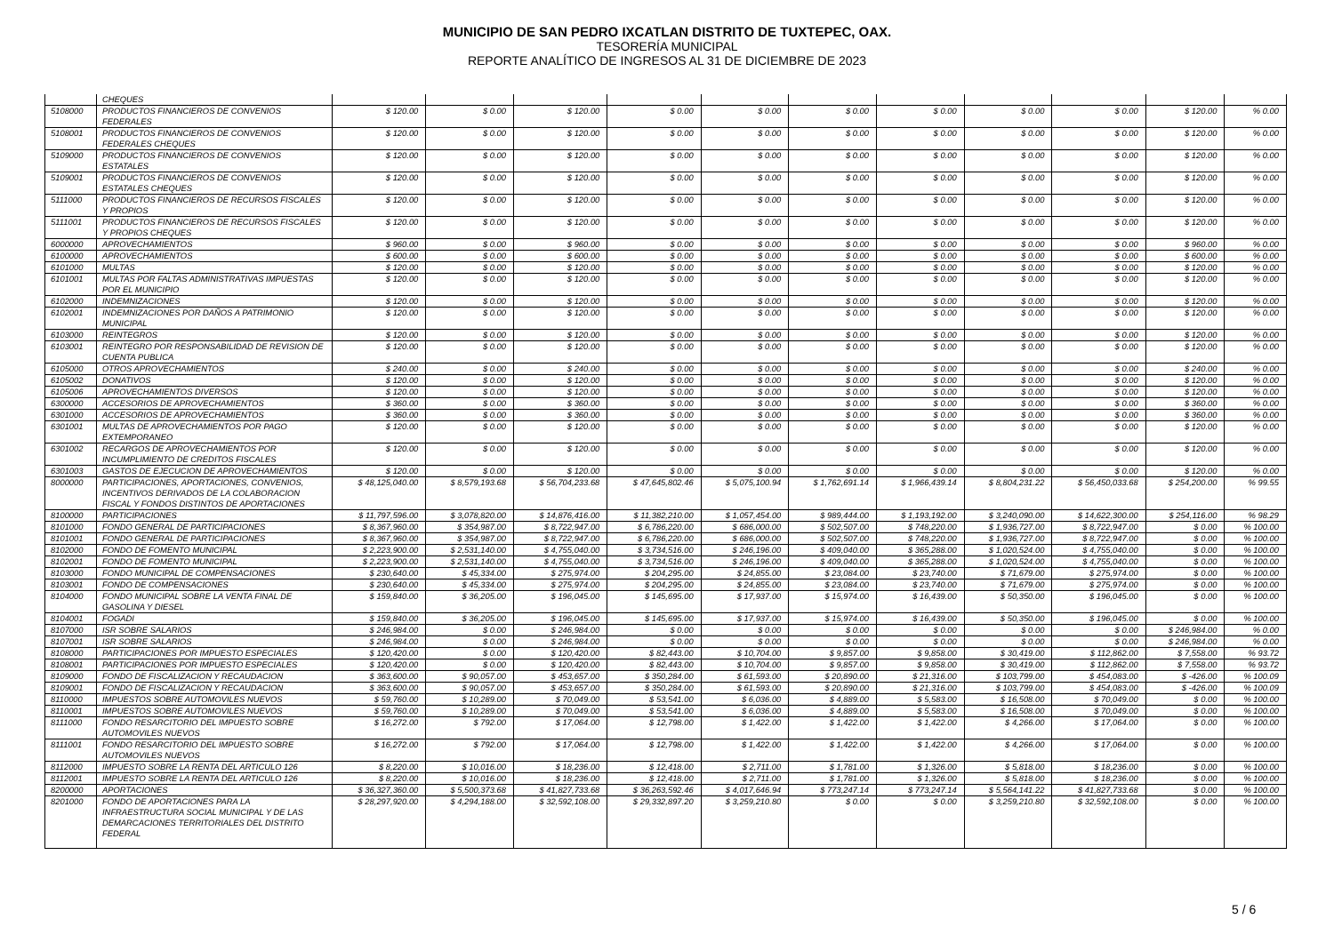MUNICIPIO DE SAN PEDRO IXCATLAN DISTRITO DE TUXTEPEC, OAX.
TESORERÍA MUNICIPAL
REPORTE ANALÍTICO DE INGRESOS AL 31 DE DICIEMBRE DE 2023
| | CHEQUES | | | | | | | | | | | |
| 5108000 | PRODUCTOS FINANCIEROS DE CONVENIOS FEDERALES | $ 120.00 | $ 0.00 | $ 120.00 | $ 0.00 | $ 0.00 | $ 0.00 | $ 0.00 | $ 0.00 | $ 0.00 | $ 120.00 | % 0.00 |
| 5108001 | PRODUCTOS FINANCIEROS DE CONVENIOS FEDERALES CHEQUES | $ 120.00 | $ 0.00 | $ 120.00 | $ 0.00 | $ 0.00 | $ 0.00 | $ 0.00 | $ 0.00 | $ 0.00 | $ 120.00 | % 0.00 |
| 5109000 | PRODUCTOS FINANCIEROS DE CONVENIOS ESTATALES | $ 120.00 | $ 0.00 | $ 120.00 | $ 0.00 | $ 0.00 | $ 0.00 | $ 0.00 | $ 0.00 | $ 0.00 | $ 120.00 | % 0.00 |
| 5109001 | PRODUCTOS FINANCIEROS DE CONVENIOS ESTATALES CHEQUES | $ 120.00 | $ 0.00 | $ 120.00 | $ 0.00 | $ 0.00 | $ 0.00 | $ 0.00 | $ 0.00 | $ 0.00 | $ 120.00 | % 0.00 |
| 5111000 | PRODUCTOS FINANCIEROS DE RECURSOS FISCALES Y PROPIOS | $ 120.00 | $ 0.00 | $ 120.00 | $ 0.00 | $ 0.00 | $ 0.00 | $ 0.00 | $ 0.00 | $ 0.00 | $ 120.00 | % 0.00 |
| 5111001 | PRODUCTOS FINANCIEROS DE RECURSOS FISCALES Y PROPIOS CHEQUES | $ 120.00 | $ 0.00 | $ 120.00 | $ 0.00 | $ 0.00 | $ 0.00 | $ 0.00 | $ 0.00 | $ 0.00 | $ 120.00 | % 0.00 |
| 6000000 | APROVECHAMIENTOS | $ 960.00 | $ 0.00 | $ 960.00 | $ 0.00 | $ 0.00 | $ 0.00 | $ 0.00 | $ 0.00 | $ 0.00 | $ 960.00 | % 0.00 |
| 6100000 | APROVECHAMIENTOS | $ 600.00 | $ 0.00 | $ 600.00 | $ 0.00 | $ 0.00 | $ 0.00 | $ 0.00 | $ 0.00 | $ 0.00 | $ 600.00 | % 0.00 |
| 6101000 | MULTAS | $ 120.00 | $ 0.00 | $ 120.00 | $ 0.00 | $ 0.00 | $ 0.00 | $ 0.00 | $ 0.00 | $ 0.00 | $ 120.00 | % 0.00 |
| 6101001 | MULTAS POR FALTAS ADMINISTRATIVAS IMPUESTAS POR EL MUNICIPIO | $ 120.00 | $ 0.00 | $ 120.00 | $ 0.00 | $ 0.00 | $ 0.00 | $ 0.00 | $ 0.00 | $ 0.00 | $ 120.00 | % 0.00 |
| 6102000 | INDEMNIZACIONES | $ 120.00 | $ 0.00 | $ 120.00 | $ 0.00 | $ 0.00 | $ 0.00 | $ 0.00 | $ 0.00 | $ 0.00 | $ 120.00 | % 0.00 |
| 6102001 | INDEMNIZACIONES POR DAÑOS A PATRIMONIO MUNICIPAL | $ 120.00 | $ 0.00 | $ 120.00 | $ 0.00 | $ 0.00 | $ 0.00 | $ 0.00 | $ 0.00 | $ 0.00 | $ 120.00 | % 0.00 |
| 6103000 | REINTEGROS | $ 120.00 | $ 0.00 | $ 120.00 | $ 0.00 | $ 0.00 | $ 0.00 | $ 0.00 | $ 0.00 | $ 0.00 | $ 120.00 | % 0.00 |
| 6103001 | REINTEGRO POR RESPONSABILIDAD DE REVISION DE CUENTA PUBLICA | $ 120.00 | $ 0.00 | $ 120.00 | $ 0.00 | $ 0.00 | $ 0.00 | $ 0.00 | $ 0.00 | $ 0.00 | $ 120.00 | % 0.00 |
| 6105000 | OTROS APROVECHAMIENTOS | $ 240.00 | $ 0.00 | $ 240.00 | $ 0.00 | $ 0.00 | $ 0.00 | $ 0.00 | $ 0.00 | $ 0.00 | $ 240.00 | % 0.00 |
| 6105002 | DONATIVOS | $ 120.00 | $ 0.00 | $ 120.00 | $ 0.00 | $ 0.00 | $ 0.00 | $ 0.00 | $ 0.00 | $ 0.00 | $ 120.00 | % 0.00 |
| 6105006 | APROVECHAMIENTOS DIVERSOS | $ 120.00 | $ 0.00 | $ 120.00 | $ 0.00 | $ 0.00 | $ 0.00 | $ 0.00 | $ 0.00 | $ 0.00 | $ 120.00 | % 0.00 |
| 6300000 | ACCESORIOS DE APROVECHAMIENTOS | $ 360.00 | $ 0.00 | $ 360.00 | $ 0.00 | $ 0.00 | $ 0.00 | $ 0.00 | $ 0.00 | $ 0.00 | $ 360.00 | % 0.00 |
| 6301000 | ACCESORIOS DE APROVECHAMIENTOS | $ 360.00 | $ 0.00 | $ 360.00 | $ 0.00 | $ 0.00 | $ 0.00 | $ 0.00 | $ 0.00 | $ 0.00 | $ 360.00 | % 0.00 |
| 6301001 | MULTAS DE APROVECHAMIENTOS POR PAGO EXTEMPORANEO | $ 120.00 | $ 0.00 | $ 120.00 | $ 0.00 | $ 0.00 | $ 0.00 | $ 0.00 | $ 0.00 | $ 0.00 | $ 120.00 | % 0.00 |
| 6301002 | RECARGOS DE APROVECHAMIENTOS POR INCUMPLIMIENTO DE CREDITOS FISCALES | $ 120.00 | $ 0.00 | $ 120.00 | $ 0.00 | $ 0.00 | $ 0.00 | $ 0.00 | $ 0.00 | $ 0.00 | $ 120.00 | % 0.00 |
| 6301003 | GASTOS DE EJECUCION DE APROVECHAMIENTOS | $ 120.00 | $ 0.00 | $ 120.00 | $ 0.00 | $ 0.00 | $ 0.00 | $ 0.00 | $ 0.00 | $ 0.00 | $ 120.00 | % 0.00 |
| 8000000 | PARTICIPACIONES, APORTACIONES, CONVENIOS, INCENTIVOS DERIVADOS DE LA COLABORACION FISCAL Y FONDOS DISTINTOS DE APORTACIONES | $ 48,125,040.00 | $ 8,579,193.68 | $ 56,704,233.68 | $ 47,645,802.46 | $ 5,075,100.94 | $ 1,762,691.14 | $ 1,966,439.14 | $ 8,804,231.22 | $ 56,450,033.68 | $ 254,200.00 | % 99.55 |
| 8100000 | PARTICIPACIONES | $ 11,797,596.00 | $ 3,078,820.00 | $ 14,876,416.00 | $ 11,382,210.00 | $ 1,057,454.00 | $ 989,444.00 | $ 1,193,192.00 | $ 3,240,090.00 | $ 14,622,300.00 | $ 254,116.00 | % 98.29 |
| 8101000 | FONDO GENERAL DE PARTICIPACIONES | $ 8,367,960.00 | $ 354,987.00 | $ 8,722,947.00 | $ 6,786,220.00 | $ 686,000.00 | $ 502,507.00 | $ 748,220.00 | $ 1,936,727.00 | $ 8,722,947.00 | $ 0.00 | % 100.00 |
| 8101001 | FONDO GENERAL DE PARTICIPACIONES | $ 8,367,960.00 | $ 354,987.00 | $ 8,722,947.00 | $ 6,786,220.00 | $ 686,000.00 | $ 502,507.00 | $ 748,220.00 | $ 1,936,727.00 | $ 8,722,947.00 | $ 0.00 | % 100.00 |
| 8102000 | FONDO DE FOMENTO MUNICIPAL | $ 2,223,900.00 | $ 2,531,140.00 | $ 4,755,040.00 | $ 3,734,516.00 | $ 246,196.00 | $ 409,040.00 | $ 365,288.00 | $ 1,020,524.00 | $ 4,755,040.00 | $ 0.00 | % 100.00 |
| 8102001 | FONDO DE FOMENTO MUNICIPAL | $ 2,223,900.00 | $ 2,531,140.00 | $ 4,755,040.00 | $ 3,734,516.00 | $ 246,196.00 | $ 409,040.00 | $ 365,288.00 | $ 1,020,524.00 | $ 4,755,040.00 | $ 0.00 | % 100.00 |
| 8103000 | FONDO MUNICIPAL DE COMPENSACIONES | $ 230,640.00 | $ 45,334.00 | $ 275,974.00 | $ 204,295.00 | $ 24,855.00 | $ 23,084.00 | $ 23,740.00 | $ 71,679.00 | $ 275,974.00 | $ 0.00 | % 100.00 |
| 8103001 | FONDO DE COMPENSACIONES | $ 230,640.00 | $ 45,334.00 | $ 275,974.00 | $ 204,295.00 | $ 24,855.00 | $ 23,084.00 | $ 23,740.00 | $ 71,679.00 | $ 275,974.00 | $ 0.00 | % 100.00 |
| 8104000 | FONDO MUNICIPAL SOBRE LA VENTA FINAL DE GASOLINA Y DIESEL | $ 159,840.00 | $ 36,205.00 | $ 196,045.00 | $ 145,695.00 | $ 17,937.00 | $ 15,974.00 | $ 16,439.00 | $ 50,350.00 | $ 196,045.00 | $ 0.00 | % 100.00 |
| 8104001 | FOGADI | $ 159,840.00 | $ 36,205.00 | $ 196,045.00 | $ 145,695.00 | $ 17,937.00 | $ 15,974.00 | $ 16,439.00 | $ 50,350.00 | $ 196,045.00 | $ 0.00 | % 100.00 |
| 8107000 | ISR SOBRE SALARIOS | $ 246,984.00 | $ 0.00 | $ 246,984.00 | $ 0.00 | $ 0.00 | $ 0.00 | $ 0.00 | $ 0.00 | $ 0.00 | $ 246,984.00 | % 0.00 |
| 8107001 | ISR SOBRE SALARIOS | $ 246,984.00 | $ 0.00 | $ 246,984.00 | $ 0.00 | $ 0.00 | $ 0.00 | $ 0.00 | $ 0.00 | $ 0.00 | $ 246,984.00 | % 0.00 |
| 8108000 | PARTICIPACIONES POR IMPUESTO ESPECIALES | $ 120,420.00 | $ 0.00 | $ 120,420.00 | $ 82,443.00 | $ 10,704.00 | $ 9,857.00 | $ 9,858.00 | $ 30,419.00 | $ 112,862.00 | $ 7,558.00 | % 93.72 |
| 8108001 | PARTICIPACIONES POR IMPUESTO ESPECIALES | $ 120,420.00 | $ 0.00 | $ 120,420.00 | $ 82,443.00 | $ 10,704.00 | $ 9,857.00 | $ 9,858.00 | $ 30,419.00 | $ 112,862.00 | $ 7,558.00 | % 93.72 |
| 8109000 | FONDO DE FISCALIZACION Y RECAUDACION | $ 363,600.00 | $ 90,057.00 | $ 453,657.00 | $ 350,284.00 | $ 61,593.00 | $ 20,890.00 | $ 21,316.00 | $ 103,799.00 | $ 454,083.00 | $ -426.00 | % 100.09 |
| 8109001 | FONDO DE FISCALIZACION Y RECAUDACION | $ 363,600.00 | $ 90,057.00 | $ 453,657.00 | $ 350,284.00 | $ 61,593.00 | $ 20,890.00 | $ 21,316.00 | $ 103,799.00 | $ 454,083.00 | $ -426.00 | % 100.09 |
| 8110000 | IMPUESTOS SOBRE AUTOMOVILES NUEVOS | $ 59,760.00 | $ 10,289.00 | $ 70,049.00 | $ 53,541.00 | $ 6,036.00 | $ 4,889.00 | $ 5,583.00 | $ 16,508.00 | $ 70,049.00 | $ 0.00 | % 100.00 |
| 8110001 | IMPUESTOS SOBRE AUTOMOVILES NUEVOS | $ 59,760.00 | $ 10,289.00 | $ 70,049.00 | $ 53,541.00 | $ 6,036.00 | $ 4,889.00 | $ 5,583.00 | $ 16,508.00 | $ 70,049.00 | $ 0.00 | % 100.00 |
| 8111000 | FONDO RESARCITORIO DEL IMPUESTO SOBRE AUTOMOVILES NUEVOS | $ 16,272.00 | $ 792.00 | $ 17,064.00 | $ 12,798.00 | $ 1,422.00 | $ 1,422.00 | $ 1,422.00 | $ 4,266.00 | $ 17,064.00 | $ 0.00 | % 100.00 |
| 8111001 | FONDO RESARCITORIO DEL IMPUESTO SOBRE AUTOMOVILES NUEVOS | $ 16,272.00 | $ 792.00 | $ 17,064.00 | $ 12,798.00 | $ 1,422.00 | $ 1,422.00 | $ 1,422.00 | $ 4,266.00 | $ 17,064.00 | $ 0.00 | % 100.00 |
| 8112000 | IMPUESTO SOBRE LA RENTA DEL ARTICULO 126 | $ 8,220.00 | $ 10,016.00 | $ 18,236.00 | $ 12,418.00 | $ 2,711.00 | $ 1,781.00 | $ 1,326.00 | $ 5,818.00 | $ 18,236.00 | $ 0.00 | % 100.00 |
| 8112001 | IMPUESTO SOBRE LA RENTA DEL ARTICULO 126 | $ 8,220.00 | $ 10,016.00 | $ 18,236.00 | $ 12,418.00 | $ 2,711.00 | $ 1,781.00 | $ 1,326.00 | $ 5,818.00 | $ 18,236.00 | $ 0.00 | % 100.00 |
| 8200000 | APORTACIONES | $ 36,327,360.00 | $ 5,500,373.68 | $ 41,827,733.68 | $ 36,263,592.46 | $ 4,017,646.94 | $ 773,247.14 | $ 773,247.14 | $ 5,564,141.22 | $ 41,827,733.68 | $ 0.00 | % 100.00 |
| 8201000 | FONDO DE APORTACIONES PARA LA INFRAESTRUCTURA SOCIAL MUNICIPAL Y DE LAS DEMARCACIONES TERRITORIALES DEL DISTRITO FEDERAL | $ 28,297,920.00 | $ 4,294,188.00 | $ 32,592,108.00 | $ 29,332,897.20 | $ 3,259,210.80 | $ 0.00 | $ 0.00 | $ 3,259,210.80 | $ 32,592,108.00 | $ 0.00 | % 100.00 |
5 / 6